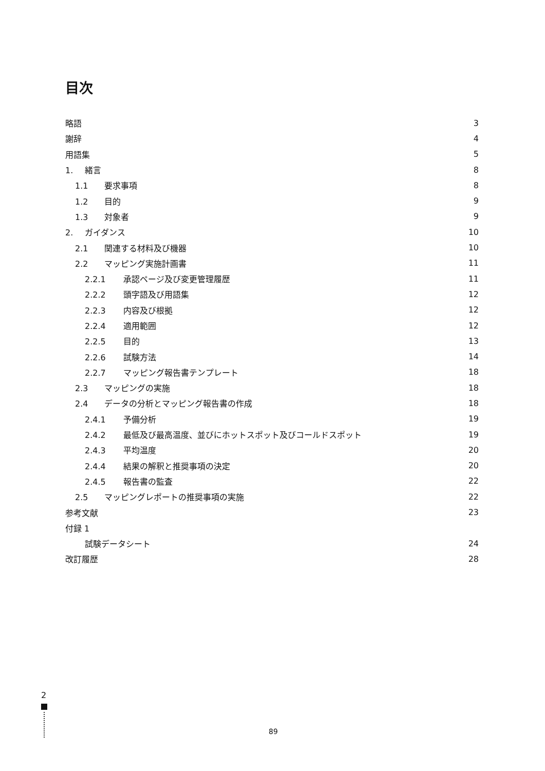目次
略語 3
謝辞 4
用語集 5
1. 緒言 8
1.1 要求事項 8
1.2 目的 9
1.3 対象者 9
2. ガイダンス 10
2.1 関連する材料及び機器 10
2.2 マッピング実施計画書 11
2.2.1 承認ページ及び変更管理履歴 11
2.2.2 頭字語及び用語集 12
2.2.3 内容及び根拠 12
2.2.4 適用範囲 12
2.2.5 目的 13
2.2.6 試験方法 14
2.2.7 マッピング報告書テンプレート 18
2.3 マッピングの実施 18
2.4 データの分析とマッピング報告書の作成 18
2.4.1 予備分析 19
2.4.2 最低及び最高温度、並びにホットスポット及びコールドスポット 19
2.4.3 平均温度 20
2.4.4 結果の解釈と推奨事項の決定 20
2.4.5 報告書の監査 22
2.5 マッピングレポートの推奨事項の実施 22
参考文献 23
付録 1
試験データシート 24
改訂履歴 28
2
89